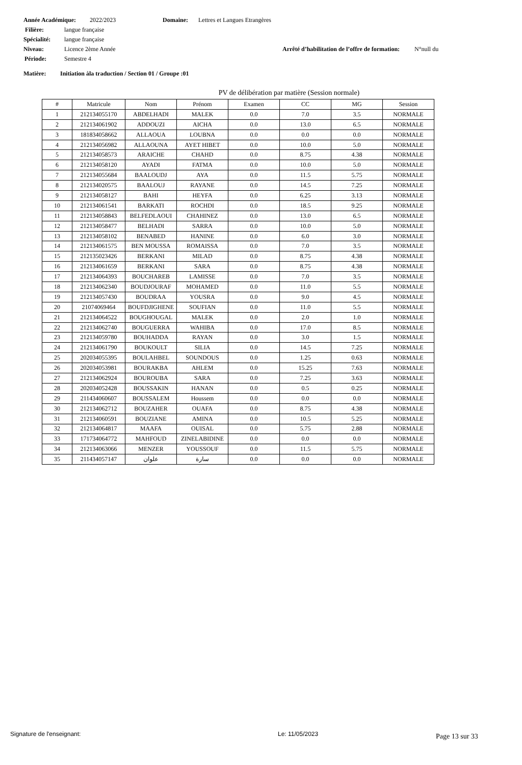Année Académique: 2022/2023 Domaine: Lettres et Langues Etrangères
Filière: langue française
Spécialité: langue française
Niveau: Licence 2ème Année Arrêté d’habilitation de l’offre de formation: N°null du
Période: Semestre 4
Matière: Initiation àla traduction / Section 01 / Groupe :01
PV de délibération par matière (Session normale)
| # | Matricule | Nom | Prénom | Examen | CC | MG | Session |
| --- | --- | --- | --- | --- | --- | --- | --- |
| 1 | 212134055170 | ABDELHADI | MALEK | 0.0 | 7.0 | 3.5 | NORMALE |
| 2 | 212134061902 | ADDOUZI | AICHA | 0.0 | 13.0 | 6.5 | NORMALE |
| 3 | 181834058662 | ALLAOUA | LOUBNA | 0.0 | 0.0 | 0.0 | NORMALE |
| 4 | 212134056982 | ALLAOUNA | AYET HIBET | 0.0 | 10.0 | 5.0 | NORMALE |
| 5 | 212134058573 | ARAICHE | CHAHD | 0.0 | 8.75 | 4.38 | NORMALE |
| 6 | 212134058120 | AYADI | FATMA | 0.0 | 10.0 | 5.0 | NORMALE |
| 7 | 212134055684 | BAALOUDJ | AYA | 0.0 | 11.5 | 5.75 | NORMALE |
| 8 | 212134020575 | BAALOUJ | RAYANE | 0.0 | 14.5 | 7.25 | NORMALE |
| 9 | 212134058127 | BAHI | HEYFA | 0.0 | 6.25 | 3.13 | NORMALE |
| 10 | 212134061541 | BARKATI | ROCHDI | 0.0 | 18.5 | 9.25 | NORMALE |
| 11 | 212134058843 | BELFEDLAOUI | CHAHINEZ | 0.0 | 13.0 | 6.5 | NORMALE |
| 12 | 212134058477 | BELHADI | SARRA | 0.0 | 10.0 | 5.0 | NORMALE |
| 13 | 212134058102 | BENABED | HANINE | 0.0 | 6.0 | 3.0 | NORMALE |
| 14 | 212134061575 | BEN MOUSSA | ROMAISSA | 0.0 | 7.0 | 3.5 | NORMALE |
| 15 | 212135023426 | BERKANI | MILAD | 0.0 | 8.75 | 4.38 | NORMALE |
| 16 | 212134061659 | BERKANI | SARA | 0.0 | 8.75 | 4.38 | NORMALE |
| 17 | 212134064393 | BOUCHAREB | LAMISSE | 0.0 | 7.0 | 3.5 | NORMALE |
| 18 | 212134062340 | BOUDJOURAF | MOHAMED | 0.0 | 11.0 | 5.5 | NORMALE |
| 19 | 212134057430 | BOUDRAA | YOUSRA | 0.0 | 9.0 | 4.5 | NORMALE |
| 20 | 21074069464 | BOUFDJIGHENE | SOUFIAN | 0.0 | 11.0 | 5.5 | NORMALE |
| 21 | 212134064522 | BOUGHOUGAL | MALEK | 0.0 | 2.0 | 1.0 | NORMALE |
| 22 | 212134062740 | BOUGUERRA | WAHIBA | 0.0 | 17.0 | 8.5 | NORMALE |
| 23 | 212134059780 | BOUHADDA | RAYAN | 0.0 | 3.0 | 1.5 | NORMALE |
| 24 | 212134061790 | BOUKOULT | SILIA | 0.0 | 14.5 | 7.25 | NORMALE |
| 25 | 202034055395 | BOULAHBEL | SOUNDOUS | 0.0 | 1.25 | 0.63 | NORMALE |
| 26 | 202034053981 | BOURAKBA | AHLEM | 0.0 | 15.25 | 7.63 | NORMALE |
| 27 | 212134062924 | BOUROUBA | SARA | 0.0 | 7.25 | 3.63 | NORMALE |
| 28 | 202034052428 | BOUSSAKIN | HANAN | 0.0 | 0.5 | 0.25 | NORMALE |
| 29 | 211434060607 | BOUSSALEM | Houssem | 0.0 | 0.0 | 0.0 | NORMALE |
| 30 | 212134062712 | BOUZAHER | OUAFA | 0.0 | 8.75 | 4.38 | NORMALE |
| 31 | 212134060591 | BOUZIANE | AMINA | 0.0 | 10.5 | 5.25 | NORMALE |
| 32 | 212134064817 | MAAFA | OUISAL | 0.0 | 5.75 | 2.88 | NORMALE |
| 33 | 171734064772 | MAHFOUD | ZINELABIDINE | 0.0 | 0.0 | 0.0 | NORMALE |
| 34 | 212134063066 | MENZER | YOUSSOUF | 0.0 | 11.5 | 5.75 | NORMALE |
| 35 | 211434057147 | علوان | سارة | 0.0 | 0.0 | 0.0 | NORMALE |
Signature de l'enseignant: Le: 11/05/2023 Page 13 sur 33